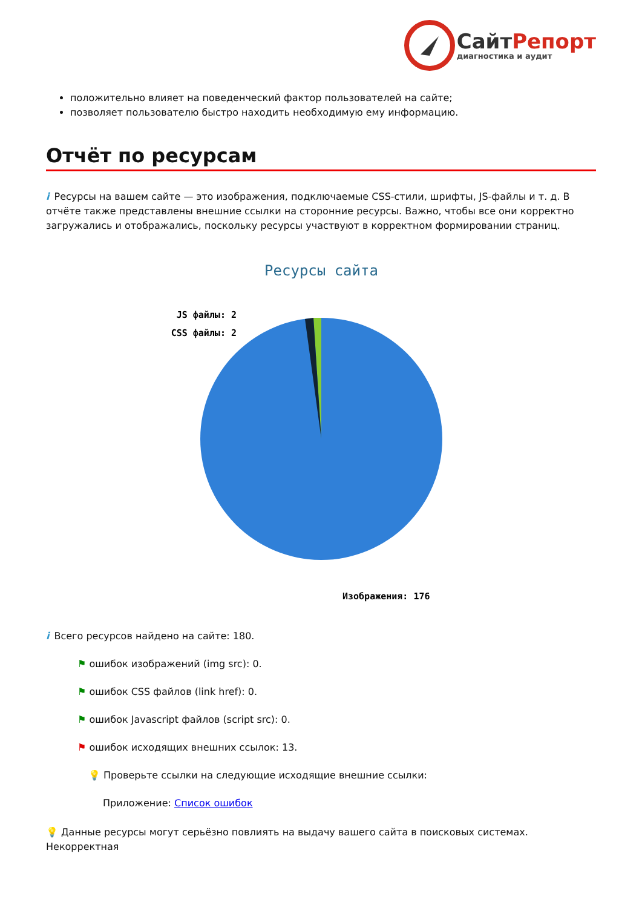СайтРепорт
диагностика и аудит
положительно влияет на поведенческий фактор пользователей на сайте;
позволяет пользователю быстро находить необходимую ему информацию.
Отчёт по ресурсам
i Ресурсы на вашем сайте — это изображения, подключаемые CSS-стили, шрифты, JS-файлы и т. д. В отчёте также представлены внешние ссылки на сторонние ресурсы. Важно, чтобы все они корректно загружались и отображались, поскольку ресурсы участвуют в корректном формировании страниц.
Ресурсы сайта
JS файлы: 2
CSS файлы: 2
Изображения: 176
i Всего ресурсов найдено на сайте: 180.
⚑ ошибок изображений (img src): 0.
⚑ ошибок CSS файлов (link href): 0.
⚑ ошибок Javascript файлов (script src): 0.
⚑ ошибок исходящих внешних ссылок: 13.
💡 Проверьте ссылки на следующие исходящие внешние ссылки:
Приложение: Список ошибок
💡 Данные ресурсы могут серьёзно повлиять на выдачу вашего сайта в поисковых системах. Некорректная